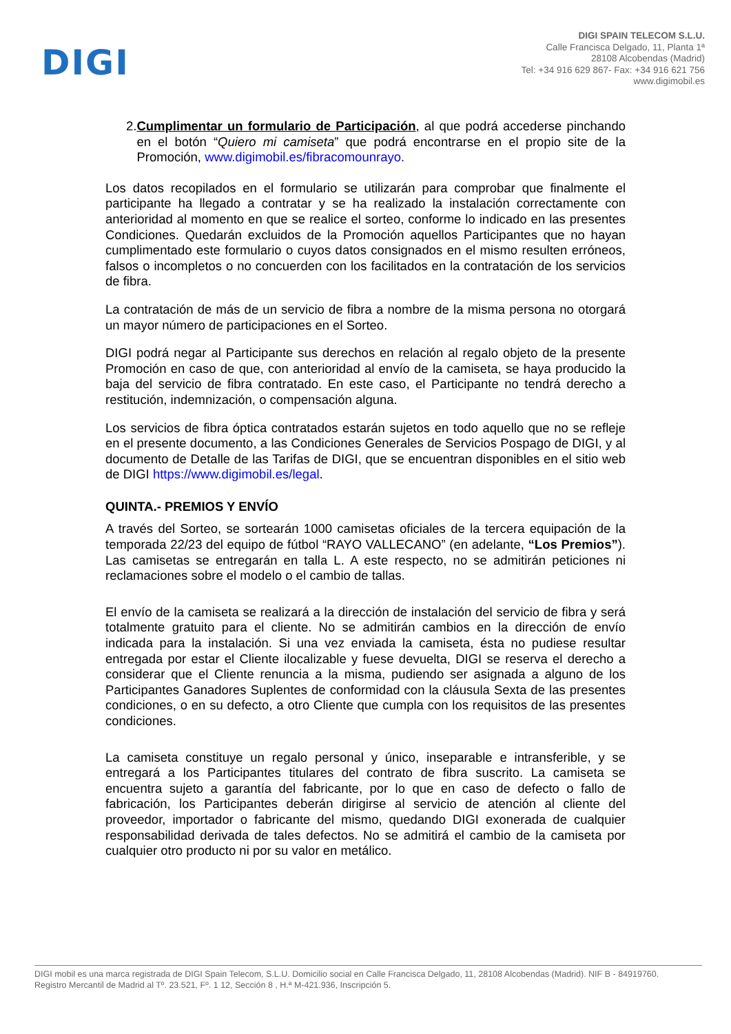DIGI
DIGI SPAIN TELECOM S.L.U.
Calle Francisca Delgado, 11, Planta 1ª
28108 Alcobendas (Madrid)
Tel: +34 916 629 867- Fax: +34 916 621 756
www.digimobil.es
2. Cumplimentar un formulario de Participación, al que podrá accederse pinchando en el botón “Quiero mi camiseta” que podrá encontrarse en el propio site de la Promoción, www.digimobil.es/fibracomounrayo.
Los datos recopilados en el formulario se utilizarán para comprobar que finalmente el participante ha llegado a contratar y se ha realizado la instalación correctamente con anterioridad al momento en que se realice el sorteo, conforme lo indicado en las presentes Condiciones. Quedarán excluidos de la Promoción aquellos Participantes que no hayan cumplimentado este formulario o cuyos datos consignados en el mismo resulten erróneos, falsos o incompletos o no concuerden con los facilitados en la contratación de los servicios de fibra.
La contratación de más de un servicio de fibra a nombre de la misma persona no otorgará un mayor número de participaciones en el Sorteo.
DIGI podrá negar al Participante sus derechos en relación al regalo objeto de la presente Promoción en caso de que, con anterioridad al envío de la camiseta, se haya producido la baja del servicio de fibra contratado. En este caso, el Participante no tendrá derecho a restitución, indemnización, o compensación alguna.
Los servicios de fibra óptica contratados estarán sujetos en todo aquello que no se refleje en el presente documento, a las Condiciones Generales de Servicios Pospago de DIGI, y al documento de Detalle de las Tarifas de DIGI, que se encuentran disponibles en el sitio web de DIGI https://www.digimobil.es/legal.
QUINTA.- PREMIOS Y ENVÍO
A través del Sorteo, se sortearán 1000 camisetas oficiales de la tercera equipación de la temporada 22/23 del equipo de fútbol “RAYO VALLECANO” (en adelante, “Los Premios”). Las camisetas se entregarán en talla L. A este respecto, no se admitirán peticiones ni reclamaciones sobre el modelo o el cambio de tallas.
El envío de la camiseta se realizará a la dirección de instalación del servicio de fibra y será totalmente gratuito para el cliente. No se admitirán cambios en la dirección de envío indicada para la instalación. Si una vez enviada la camiseta, ésta no pudiese resultar entregada por estar el Cliente ilocalizable y fuese devuelta, DIGI se reserva el derecho a considerar que el Cliente renuncia a la misma, pudiendo ser asignada a alguno de los Participantes Ganadores Suplentes de conformidad con la cláusula Sexta de las presentes condiciones, o en su defecto, a otro Cliente que cumpla con los requisitos de las presentes condiciones.
La camiseta constituye un regalo personal y único, inseparable e intransferible, y se entregará a los Participantes titulares del contrato de fibra suscrito. La camiseta se encuentra sujeto a garantía del fabricante, por lo que en caso de defecto o fallo de fabricación, los Participantes deberán dirigirse al servicio de atención al cliente del proveedor, importador o fabricante del mismo, quedando DIGI exonerada de cualquier responsabilidad derivada de tales defectos. No se admitirá el cambio de la camiseta por cualquier otro producto ni por su valor en metálico.
DIGI mobil es una marca registrada de DIGI Spain Telecom, S.L.U. Domicilio social en Calle Francisca Delgado, 11, 28108 Alcobendas (Madrid). NIF B - 84919760.
Registro Mercantil de Madrid al Tº. 23.521, Fº. 1 12, Sección 8 , H.ª M-421.936, Inscripción 5.